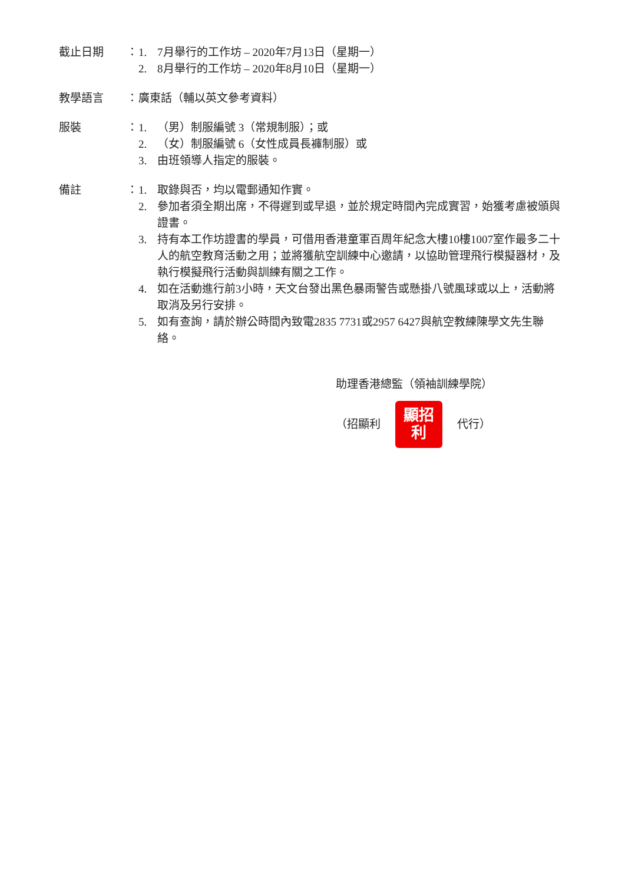截止日期 ： 1. 7月舉行的工作坊 – 2020年7月13日（星期一）
2. 8月舉行的工作坊 – 2020年8月10日（星期一）
教學語言 ： 廣東話（輔以英文參考資料）
服裝 ： 1. （男）制服編號 3（常規制服）；或
2. （女）制服編號 6（女性成員長褲制服）或
3. 由班領導人指定的服裝。
備註 ： 1. 取錄與否，均以電郵通知作實。
2. 參加者須全期出席，不得遲到或早退，並於規定時間內完成實習，始獲考慮被頒與證書。
3. 持有本工作坊證書的學員，可借用香港童軍百周年紀念大樓10樓1007室作最多二十人的航空教育活動之用；並將獲航空訓練中心邀請，以協助管理飛行模擬器材，及執行模擬飛行活動與訓練有關之工作。
4. 如在活動進行前3小時，天文台發出黑色暴雨警告或懸掛八號風球或以上，活動將取消及另行安排。
5. 如有查詢，請於辦公時間內致電2835 7731或2957 6427與航空教練陳學文先生聯絡。
助理香港總監（領袖訓練學院）
（招顯利
顯招
利
代行）